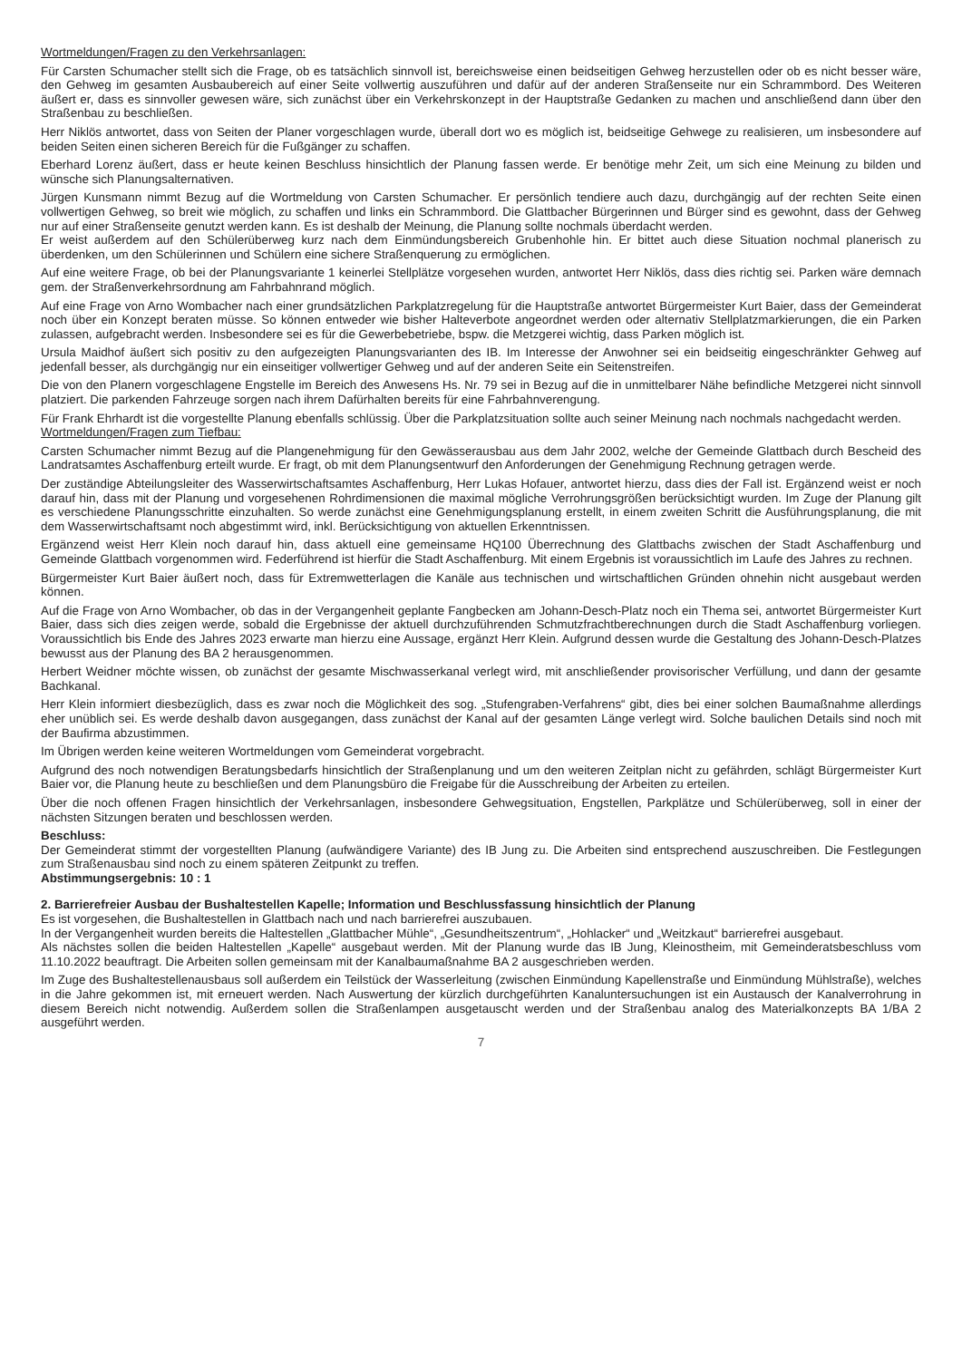Wortmeldungen/Fragen zu den Verkehrsanlagen:
Für Carsten Schumacher stellt sich die Frage, ob es tatsächlich sinnvoll ist, bereichsweise einen beidseitigen Gehweg herzustellen oder ob es nicht besser wäre, den Gehweg im gesamten Ausbaubereich auf einer Seite vollwertig auszuführen und dafür auf der anderen Straßenseite nur ein Schrammbord. Des Weiteren äußert er, dass es sinnvoller gewesen wäre, sich zunächst über ein Verkehrskonzept in der Hauptstraße Gedanken zu machen und anschließend dann über den Straßenbau zu beschließen.
Herr Niklös antwortet, dass von Seiten der Planer vorgeschlagen wurde, überall dort wo es möglich ist, beidseitige Gehwege zu realisieren, um insbesondere auf beiden Seiten einen sicheren Bereich für die Fußgänger zu schaffen.
Eberhard Lorenz äußert, dass er heute keinen Beschluss hinsichtlich der Planung fassen werde. Er benötige mehr Zeit, um sich eine Meinung zu bilden und wünsche sich Planungsalternativen.
Jürgen Kunsmann nimmt Bezug auf die Wortmeldung von Carsten Schumacher. Er persönlich tendiere auch dazu, durchgängig auf der rechten Seite einen vollwertigen Gehweg, so breit wie möglich, zu schaffen und links ein Schrammbord. Die Glattbacher Bürgerinnen und Bürger sind es gewohnt, dass der Gehweg nur auf einer Straßenseite genutzt werden kann. Es ist deshalb der Meinung, die Planung sollte nochmals überdacht werden.
Er weist außerdem auf den Schülerüberweg kurz nach dem Einmündungsbereich Grubenhohle hin. Er bittet auch diese Situation nochmal planerisch zu überdenken, um den Schülerinnen und Schülern eine sichere Straßenquerung zu ermöglichen.
Auf eine weitere Frage, ob bei der Planungsvariante 1 keinerlei Stellplätze vorgesehen wurden, antwortet Herr Niklös, dass dies richtig sei. Parken wäre demnach gem. der Straßenverkehrsordnung am Fahrbahnrand möglich.
Auf eine Frage von Arno Wombacher nach einer grundsätzlichen Parkplatzregelung für die Hauptstraße antwortet Bürgermeister Kurt Baier, dass der Gemeinderat noch über ein Konzept beraten müsse. So können entweder wie bisher Halteverbote angeordnet werden oder alternativ Stellplatzmarkierungen, die ein Parken zulassen, aufgebracht werden. Insbesondere sei es für die Gewerbebetriebe, bspw. die Metzgerei wichtig, dass Parken möglich ist.
Ursula Maidhof äußert sich positiv zu den aufgezeigten Planungsvarianten des IB. Im Interesse der Anwohner sei ein beidseitig eingeschränkter Gehweg auf jedenfall besser, als durchgängig nur ein einseitiger vollwertiger Gehweg und auf der anderen Seite ein Seitenstreifen.
Die von den Planern vorgeschlagene Engstelle im Bereich des Anwesens Hs. Nr. 79 sei in Bezug auf die in unmittelbarer Nähe befindliche Metzgerei nicht sinnvoll platziert. Die parkenden Fahrzeuge sorgen nach ihrem Dafürhalten bereits für eine Fahrbahnverengung.
Für Frank Ehrhardt ist die vorgestellte Planung ebenfalls schlüssig. Über die Parkplatzsituation sollte auch seiner Meinung nach nochmals nachgedacht werden.
Wortmeldungen/Fragen zum Tiefbau:
Carsten Schumacher nimmt Bezug auf die Plangenehmigung für den Gewässerausbau aus dem Jahr 2002, welche der Gemeinde Glattbach durch Bescheid des Landratsamtes Aschaffenburg erteilt wurde. Er fragt, ob mit dem Planungsentwurf den Anforderungen der Genehmigung Rechnung getragen werde.
Der zuständige Abteilungsleiter des Wasserwirtschaftsamtes Aschaffenburg, Herr Lukas Hofauer, antwortet hierzu, dass dies der Fall ist. Ergänzend weist er noch darauf hin, dass mit der Planung und vorgesehenen Rohrdimensionen die maximal mögliche Verrohrungsgrößen berücksichtigt wurden. Im Zuge der Planung gilt es verschiedene Planungsschritte einzuhalten. So werde zunächst eine Genehmigungsplanung erstellt, in einem zweiten Schritt die Ausführungsplanung, die mit dem Wasserwirtschaftsamt noch abgestimmt wird, inkl. Berücksichtigung von aktuellen Erkenntnissen.
Ergänzend weist Herr Klein noch darauf hin, dass aktuell eine gemeinsame HQ100 Überrechnung des Glattbachs zwischen der Stadt Aschaffenburg und Gemeinde Glattbach vorgenommen wird. Federführend ist hierfür die Stadt Aschaffenburg. Mit einem Ergebnis ist voraussichtlich im Laufe des Jahres zu rechnen.
Bürgermeister Kurt Baier äußert noch, dass für Extremwetterlagen die Kanäle aus technischen und wirtschaftlichen Gründen ohnehin nicht ausgebaut werden können.
Auf die Frage von Arno Wombacher, ob das in der Vergangenheit geplante Fangbecken am Johann-Desch-Platz noch ein Thema sei, antwortet Bürgermeister Kurt Baier, dass sich dies zeigen werde, sobald die Ergebnisse der aktuell durchzuführenden Schmutzfrachtberechnungen durch die Stadt Aschaffenburg vorliegen. Voraussichtlich bis Ende des Jahres 2023 erwarte man hierzu eine Aussage, ergänzt Herr Klein. Aufgrund dessen wurde die Gestaltung des Johann-Desch-Platzes bewusst aus der Planung des BA 2 herausgenommen.
Herbert Weidner möchte wissen, ob zunächst der gesamte Mischwasserkanal verlegt wird, mit anschließender provisorischer Verfüllung, und dann der gesamte Bachkanal.
Herr Klein informiert diesbezüglich, dass es zwar noch die Möglichkeit des sog. „Stufengraben-Verfahrens“ gibt, dies bei einer solchen Baumaßnahme allerdings eher unüblich sei. Es werde deshalb davon ausgegangen, dass zunächst der Kanal auf der gesamten Länge verlegt wird. Solche baulichen Details sind noch mit der Baufirma abzustimmen.
Im Übrigen werden keine weiteren Wortmeldungen vom Gemeinderat vorgebracht.
Aufgrund des noch notwendigen Beratungsbedarfs hinsichtlich der Straßenplanung und um den weiteren Zeitplan nicht zu gefährden, schlägt Bürgermeister Kurt Baier vor, die Planung heute zu beschließen und dem Planungsbüro die Freigabe für die Ausschreibung der Arbeiten zu erteilen.
Über die noch offenen Fragen hinsichtlich der Verkehrsanlagen, insbesondere Gehwegsituation, Engstellen, Parkplätze und Schülerüberweg, soll in einer der nächsten Sitzungen beraten und beschlossen werden.
Beschluss:
Der Gemeinderat stimmt der vorgestellten Planung (aufwändigere Variante) des IB Jung zu. Die Arbeiten sind entsprechend auszuschreiben. Die Festlegungen zum Straßenausbau sind noch zu einem späteren Zeitpunkt zu treffen.
Abstimmungsergebnis: 10 : 1
2. Barrierefreier Ausbau der Bushaltestellen Kapelle; Information und Beschlussfassung hinsichtlich der Planung
Es ist vorgesehen, die Bushaltestellen in Glattbach nach und nach barrierefrei auszubauen.
In der Vergangenheit wurden bereits die Haltestellen „Glattbacher Mühle“, „Gesundheitszentrum“, „Hohlacker“ und „Weitzkaut“ barrierefrei ausgebaut.
Als nächstes sollen die beiden Haltestellen „Kapelle“ ausgebaut werden. Mit der Planung wurde das IB Jung, Kleinostheim, mit Gemeinderatsbeschluss vom 11.10.2022 beauftragt. Die Arbeiten sollen gemeinsam mit der Kanalbaumaßnahme BA 2 ausgeschrieben werden.
Im Zuge des Bushaltestellenausbaus soll außerdem ein Teilstück der Wasserleitung (zwischen Einmündung Kapellenstraße und Einmündung Mühlstraße), welches in die Jahre gekommen ist, mit erneuert werden. Nach Auswertung der kürzlich durchgeführten Kanaluntersuchungen ist ein Austausch der Kanalverrohrung in diesem Bereich nicht notwendig. Außerdem sollen die Straßenlampen ausgetauscht werden und der Straßenbau analog des Materialkonzepts BA 1/BA 2 ausgeführt werden.
7